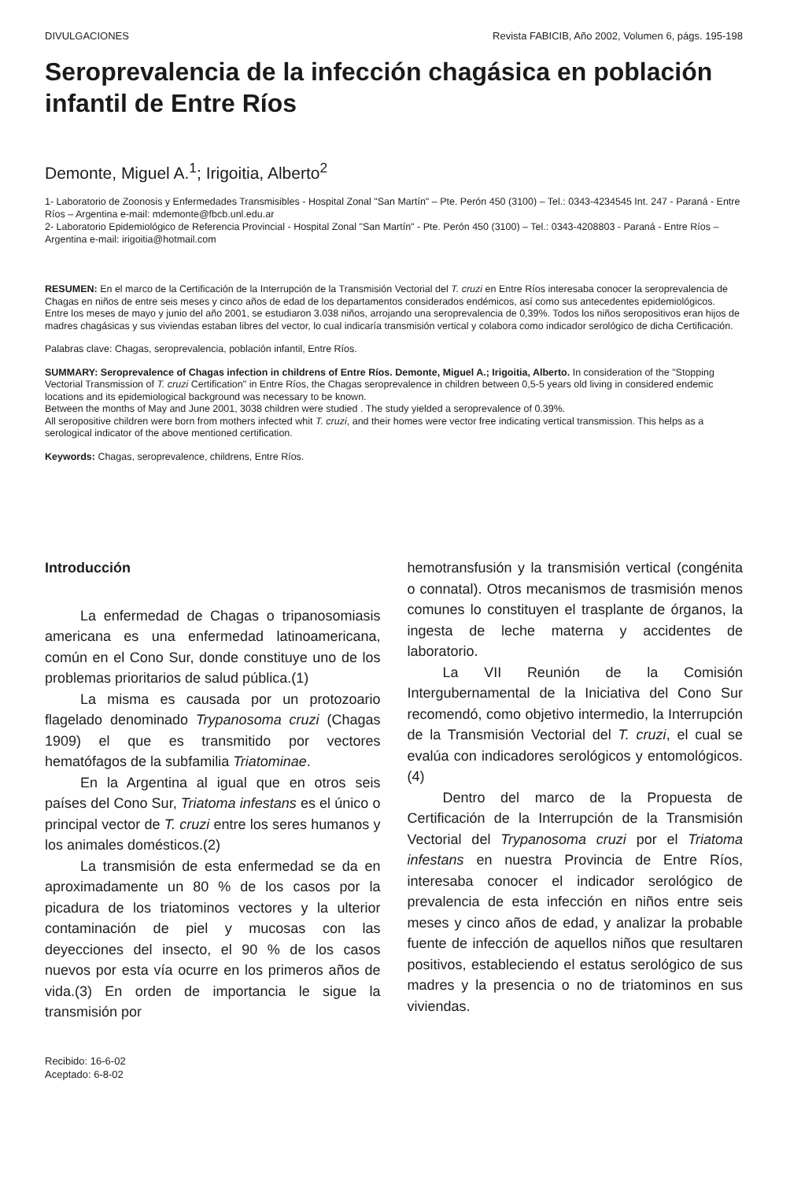DIVULGACIONES Revista FABICIB, Año 2002, Volumen 6, págs. 195-198
Seroprevalencia de la infección chagásica en población infantil de Entre Ríos
Demonte, Miguel A.<sup>1</sup>; Irigoitia, Alberto<sup>2</sup>
1- Laboratorio de Zoonosis y Enfermedades Transmisibles - Hospital Zonal "San Martín" – Pte. Perón 450 (3100) – Tel.: 0343-4234545 Int. 247 - Paraná - Entre Ríos – Argentina e-mail: mdemonte@fbcb.unl.edu.ar
2- Laboratorio Epidemiológico de Referencia Provincial - Hospital Zonal "San Martín" - Pte. Perón 450 (3100) – Tel.: 0343-4208803 - Paraná - Entre Ríos – Argentina e-mail: irigoitia@hotmail.com
RESUMEN: En el marco de la Certificación de la Interrupción de la Transmisión Vectorial del T. cruzi en Entre Ríos interesaba conocer la seroprevalencia de Chagas en niños de entre seis meses y cinco años de edad de los departamentos considerados endémicos, así como sus antecedentes epidemiológicos.
Entre los meses de mayo y junio del año 2001, se estudiaron 3.038 niños, arrojando una seroprevalencia de 0,39%. Todos los niños seropositivos eran hijos de madres chagásicas y sus viviendas estaban libres del vector, lo cual indicaría transmisión vertical y colabora como indicador serológico de dicha Certificación.
Palabras clave: Chagas, seroprevalencia, población infantil, Entre Ríos.
SUMMARY: Seroprevalence of Chagas infection in childrens of Entre Ríos. Demonte, Miguel A.; Irigoitia, Alberto. In consideration of the "Stopping Vectorial Transmission of T. cruzi Certification" in Entre Ríos, the Chagas seroprevalence in children between 0,5-5 years old living in considered endemic locations and its epidemiological background was necessary to be known.
Between the months of May and June 2001, 3038 children were studied . The study yielded a seroprevalence of 0.39%.
All seropositive children were born from mothers infected whit T. cruzi, and their homes were vector free indicating vertical transmission. This helps as a serological indicator of the above mentioned certification.
Keywords: Chagas, seroprevalence, childrens, Entre Ríos.
Introducción
La enfermedad de Chagas o tripanosomiasis americana es una enfermedad latinoamericana, común en el Cono Sur, donde constituye uno de los problemas prioritarios de salud pública.(1)
La misma es causada por un protozoario flagelado denominado Trypanosoma cruzi (Chagas 1909) el que es transmitido por vectores hematófagos de la subfamilia Triatominae.
En la Argentina al igual que en otros seis países del Cono Sur, Triatoma infestans es el único o principal vector de T. cruzi entre los seres humanos y los animales domésticos.(2)
La transmisión de esta enfermedad se da en aproximadamente un 80 % de los casos por la picadura de los triatominos vectores y la ulterior contaminación de piel y mucosas con las deyecciones del insecto, el 90 % de los casos nuevos por esta vía ocurre en los primeros años de vida.(3) En orden de importancia le sigue la transmisión por
Recibido: 16-6-02
Aceptado: 6-8-02
hemotransfusión y la transmisión vertical (congénita o connatal). Otros mecanismos de trasmisión menos comunes lo constituyen el trasplante de órganos, la ingesta de leche materna y accidentes de laboratorio.
La VII Reunión de la Comisión Intergubernamental de la Iniciativa del Cono Sur recomendó, como objetivo intermedio, la Interrupción de la Transmisión Vectorial del T. cruzi, el cual se evalúa con indicadores serológicos y entomológicos.(4)
Dentro del marco de la Propuesta de Certificación de la Interrupción de la Transmisión Vectorial del Trypanosoma cruzi por el Triatoma infestans en nuestra Provincia de Entre Ríos, interesaba conocer el indicador serológico de prevalencia de esta infección en niños entre seis meses y cinco años de edad, y analizar la probable fuente de infección de aquellos niños que resultaren positivos, estableciendo el estatus serológico de sus madres y la presencia o no de triatominos en sus viviendas.